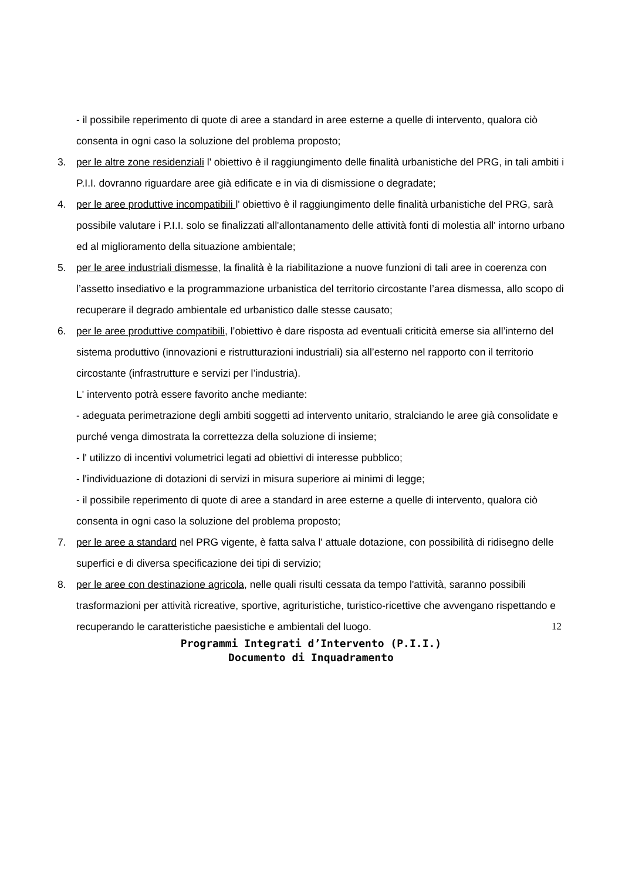- il possibile reperimento di quote di aree a standard in aree esterne a quelle di intervento, qualora ciò consenta in ogni caso la soluzione del problema proposto;
3. per le altre zone residenziali l' obiettivo è il raggiungimento delle finalità urbanistiche del PRG, in tali ambiti i P.I.I. dovranno riguardare aree già edificate e in via di dismissione o degradate;
4. per le aree produttive incompatibili l' obiettivo è il raggiungimento delle finalità urbanistiche del PRG, sarà possibile valutare i P.I.I. solo se finalizzati all'allontanamento delle attività fonti di molestia all' intorno urbano ed al miglioramento della situazione ambientale;
5. per le aree industriali dismesse, la finalità è la riabilitazione a nuove funzioni di tali aree in coerenza con l’assetto insediativo e la programmazione urbanistica del territorio circostante l’area dismessa, allo scopo di recuperare il degrado ambientale ed urbanistico dalle stesse causato;
6. per le aree produttive compatibili, l’obiettivo è dare risposta ad eventuali criticità emerse sia all’interno del sistema produttivo (innovazioni e ristrutturazioni industriali) sia all’esterno nel rapporto con il territorio circostante (infrastrutture e servizi per l’industria).
L' intervento potrà essere favorito anche mediante:
- adeguata perimetrazione degli ambiti soggetti ad intervento unitario, stralciando le aree già consolidate e purché venga dimostrata la correttezza della soluzione di insieme;
- l' utilizzo di incentivi volumetrici legati ad obiettivi di interesse pubblico;
- l'individuazione di dotazioni di servizi in misura superiore ai minimi di legge;
- il possibile reperimento di quote di aree a standard in aree esterne a quelle di intervento, qualora ciò consenta in ogni caso la soluzione del problema proposto;
7. per le aree a standard nel PRG vigente, è fatta salva l' attuale dotazione, con possibilità di ridisegno delle superfici e di diversa specificazione dei tipi di servizio;
8. per le aree con destinazione agricola, nelle quali risulti cessata da tempo l'attività, saranno possibili trasformazioni per attività ricreative, sportive, agrituristiche, turistico-ricettive che avvengano rispettando e recuperando le caratteristiche paesistiche e ambientali del luogo.
12
Programmi Integrati d’Intervento (P.I.I.)
Documento di Inquadramento